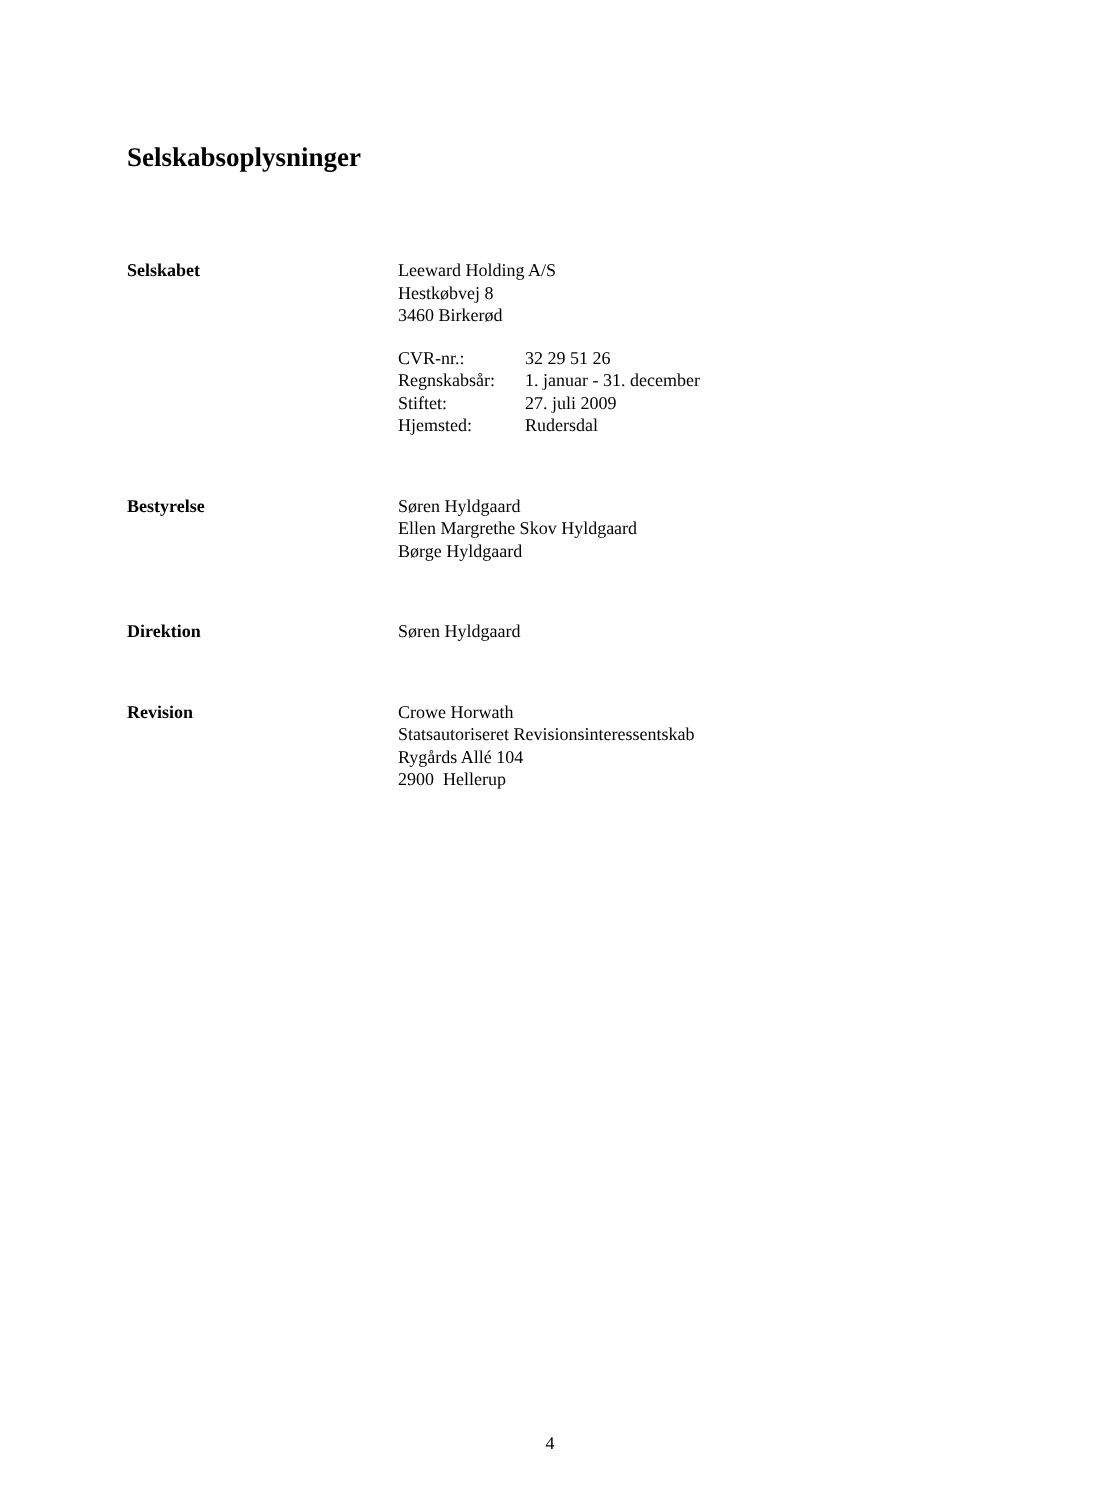Selskabsoplysninger
Selskabet Leeward Holding A/S
Hestkøbvej 8
3460 Birkerød
| CVR-nr.: | 32 29 51 26 |
| Regnskabsår: | 1. januar - 31. december |
| Stiftet: | 27. juli 2009 |
| Hjemsted: | Rudersdal |
Bestyrelse Søren Hyldgaard
Ellen Margrethe Skov Hyldgaard
Børge Hyldgaard
Direktion Søren Hyldgaard
Revision Crowe Horwath
Statsautoriseret Revisionsinteressentskab
Rygårds Allé 104
2900 Hellerup
4